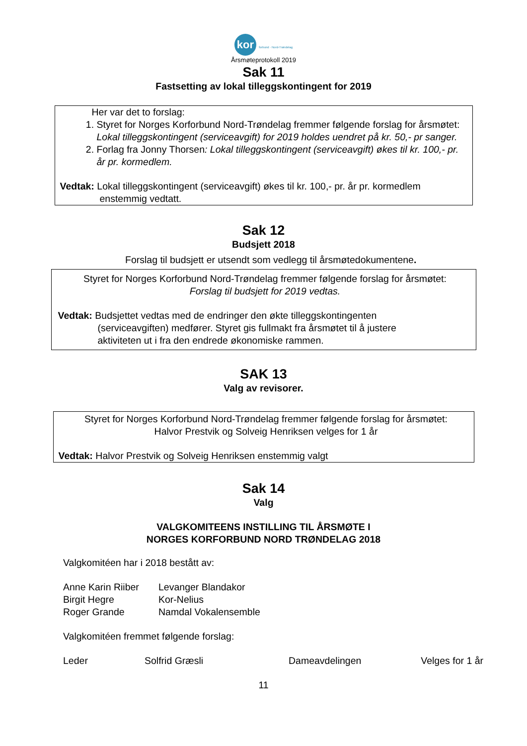kor forbund · Nord-Trøndelag
Årsmøteprotokoll 2019
Sak 11
Fastsetting av lokal tilleggskontingent for 2019
Her var det to forslag:
1. Styret for Norges Korforbund Nord-Trøndelag fremmer følgende forslag for årsmøtet: Lokal tilleggskontingent (serviceavgift) for 2019 holdes uendret på kr. 50,- pr sanger.
2. Forlag fra Jonny Thorsen: Lokal tilleggskontingent (serviceavgift) økes til kr. 100,- pr. år pr. kormedlem.
Vedtak: Lokal tilleggskontingent (serviceavgift) økes til kr. 100,- pr. år pr. kormedlem
enstemmig vedtatt.
Sak 12
Budsjett 2018
Forslag til budsjett er utsendt som vedlegg til årsmøtedokumentene.
Styret for Norges Korforbund Nord-Trøndelag fremmer følgende forslag for årsmøtet:
Forslag til budsjett for 2019 vedtas.
Vedtak: Budsjettet vedtas med de endringer den økte tilleggskontingenten
(serviceavgiften) medfører. Styret gis fullmakt fra årsmøtet til å justere
aktiviteten ut i fra den endrede økonomiske rammen.
SAK 13
Valg av revisorer.
Styret for Norges Korforbund Nord-Trøndelag fremmer følgende forslag for årsmøtet:
Halvor Prestvik og Solveig Henriksen velges for 1 år
Vedtak: Halvor Prestvik og Solveig Henriksen enstemmig valgt
Sak 14
Valg
VALGKOMITEENS INSTILLING TIL ÅRSMØTE I
NORGES KORFORBUND NORD TRØNDELAG 2018
Valgkomitéen har i 2018 bestått av:
| Anne Karin Riiber | Levanger Blandakor |
| Birgit Hegre | Kor-Nelius |
| Roger Grande | Namdal Vokalensemble |
Valgkomitéen fremmet følgende forslag:
| Leder | Solfrid Græsli | Dameavdelingen | Velges for 1 år |
11